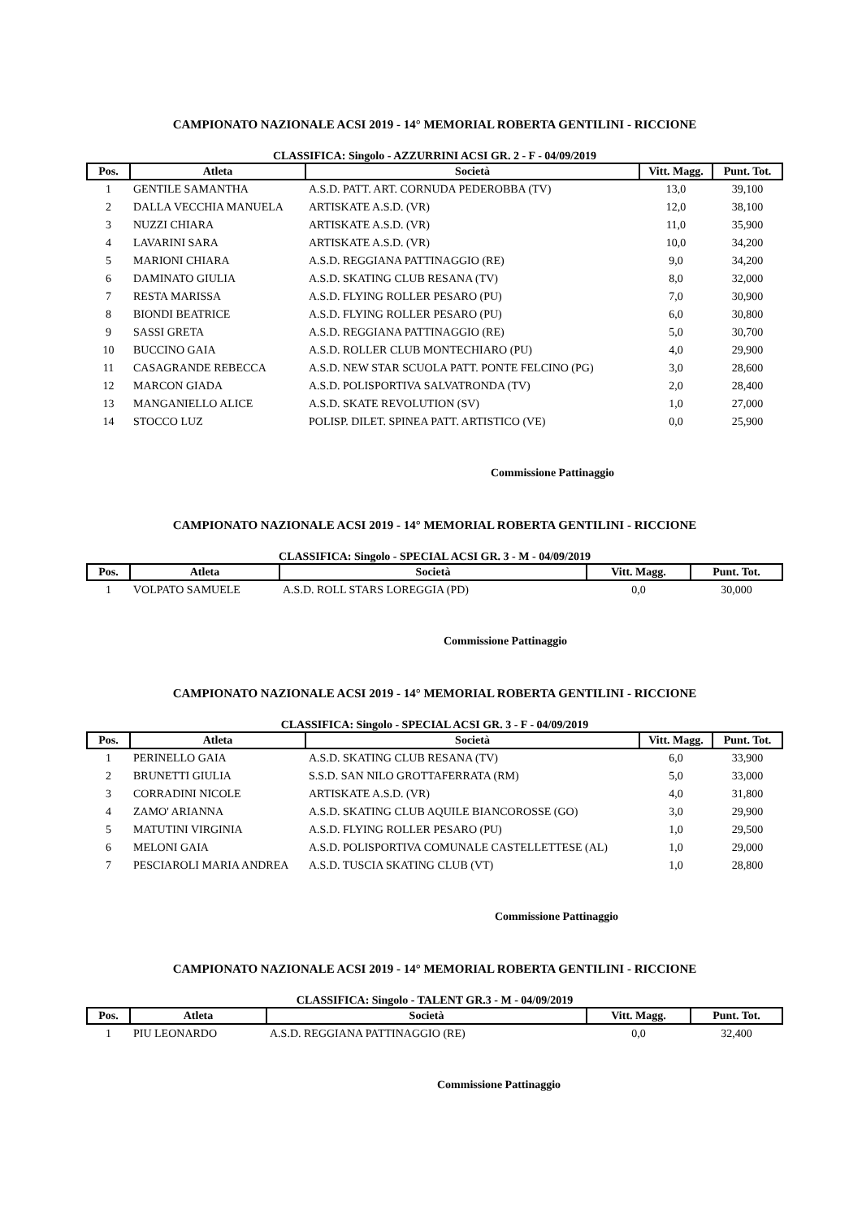CAMPIONATO NAZIONALE ACSI 2019 - 14° MEMORIAL ROBERTA GENTILINI - RICCIONE
CLASSIFICA: Singolo - AZZURRINI ACSI GR. 2 - F - 04/09/2019
| Pos. | Atleta | Società | Vitt. Magg. | Punt. Tot. |
| --- | --- | --- | --- | --- |
| 1 | GENTILE SAMANTHA | A.S.D. PATT. ART. CORNUDA PEDEROBBA (TV) | 13,0 | 39,100 |
| 2 | DALLA VECCHIA MANUELA | ARTISKATE A.S.D. (VR) | 12,0 | 38,100 |
| 3 | NUZZI CHIARA | ARTISKATE A.S.D. (VR) | 11,0 | 35,900 |
| 4 | LAVARINI SARA | ARTISKATE A.S.D. (VR) | 10,0 | 34,200 |
| 5 | MARIONI CHIARA | A.S.D. REGGIANA PATTINAGGIO (RE) | 9,0 | 34,200 |
| 6 | DAMINATO GIULIA | A.S.D. SKATING CLUB RESANA (TV) | 8,0 | 32,000 |
| 7 | RESTA MARISSA | A.S.D. FLYING ROLLER PESARO (PU) | 7,0 | 30,900 |
| 8 | BIONDI BEATRICE | A.S.D. FLYING ROLLER PESARO (PU) | 6,0 | 30,800 |
| 9 | SASSI GRETA | A.S.D. REGGIANA PATTINAGGIO (RE) | 5,0 | 30,700 |
| 10 | BUCCINO GAIA | A.S.D. ROLLER CLUB MONTECHIARO (PU) | 4,0 | 29,900 |
| 11 | CASAGRANDE REBECCA | A.S.D. NEW STAR SCUOLA PATT. PONTE FELCINO (PG) | 3,0 | 28,600 |
| 12 | MARCON GIADA | A.S.D. POLISPORTIVA SALVATRONDA (TV) | 2,0 | 28,400 |
| 13 | MANGANIELLO ALICE | A.S.D. SKATE REVOLUTION (SV) | 1,0 | 27,000 |
| 14 | STOCCO LUZ | POLISP. DILET. SPINEA PATT. ARTISTICO (VE) | 0,0 | 25,900 |
Commissione Pattinaggio
CAMPIONATO NAZIONALE ACSI 2019 - 14° MEMORIAL ROBERTA GENTILINI - RICCIONE
CLASSIFICA: Singolo - SPECIAL ACSI GR. 3 - M - 04/09/2019
| Pos. | Atleta | Società | Vitt. Magg. | Punt. Tot. |
| --- | --- | --- | --- | --- |
| 1 | VOLPATO SAMUELE | A.S.D. ROLL STARS LOREGGIA (PD) | 0,0 | 30,000 |
Commissione Pattinaggio
CAMPIONATO NAZIONALE ACSI 2019 - 14° MEMORIAL ROBERTA GENTILINI - RICCIONE
CLASSIFICA: Singolo - SPECIAL ACSI GR. 3 - F - 04/09/2019
| Pos. | Atleta | Società | Vitt. Magg. | Punt. Tot. |
| --- | --- | --- | --- | --- |
| 1 | PERINELLO GAIA | A.S.D. SKATING CLUB RESANA (TV) | 6,0 | 33,900 |
| 2 | BRUNETTI GIULIA | S.S.D. SAN NILO GROTTAFERRATA (RM) | 5,0 | 33,000 |
| 3 | CORRADINI NICOLE | ARTISKATE A.S.D. (VR) | 4,0 | 31,800 |
| 4 | ZAMO' ARIANNA | A.S.D. SKATING CLUB AQUILE BIANCOROSSE (GO) | 3,0 | 29,900 |
| 5 | MATUTINI VIRGINIA | A.S.D. FLYING ROLLER PESARO (PU) | 1,0 | 29,500 |
| 6 | MELONI GAIA | A.S.D. POLISPORTIVA COMUNALE CASTELLETTESE (AL) | 1,0 | 29,000 |
| 7 | PESCIAROLI MARIA ANDREA | A.S.D. TUSCIA SKATING CLUB (VT) | 1,0 | 28,800 |
Commissione Pattinaggio
CAMPIONATO NAZIONALE ACSI 2019 - 14° MEMORIAL ROBERTA GENTILINI - RICCIONE
CLASSIFICA: Singolo - TALENT GR.3 - M - 04/09/2019
| Pos. | Atleta | Società | Vitt. Magg. | Punt. Tot. |
| --- | --- | --- | --- | --- |
| 1 | PIU LEONARDO | A.S.D. REGGIANA PATTINAGGIO (RE) | 0,0 | 32,400 |
Commissione Pattinaggio